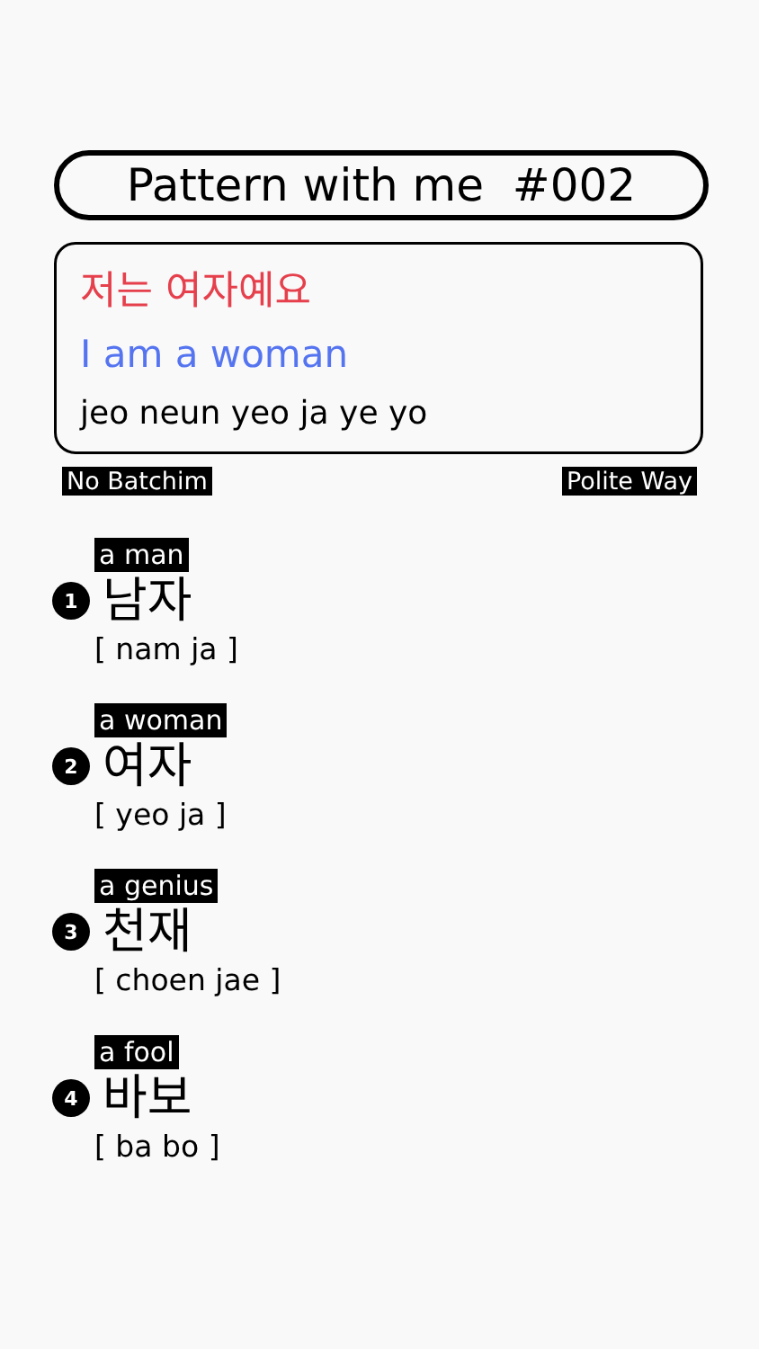Pattern with me #002
저는 여자예요
I am a woman
jeo neun yeo ja ye yo
No Batchim Polite Way
a man
1
남자
[ nam ja ]
a woman
2
여자
[ yeo ja ]
a genius
3
천재
[ choen jae ]
a fool
4
바보
[ ba bo ]